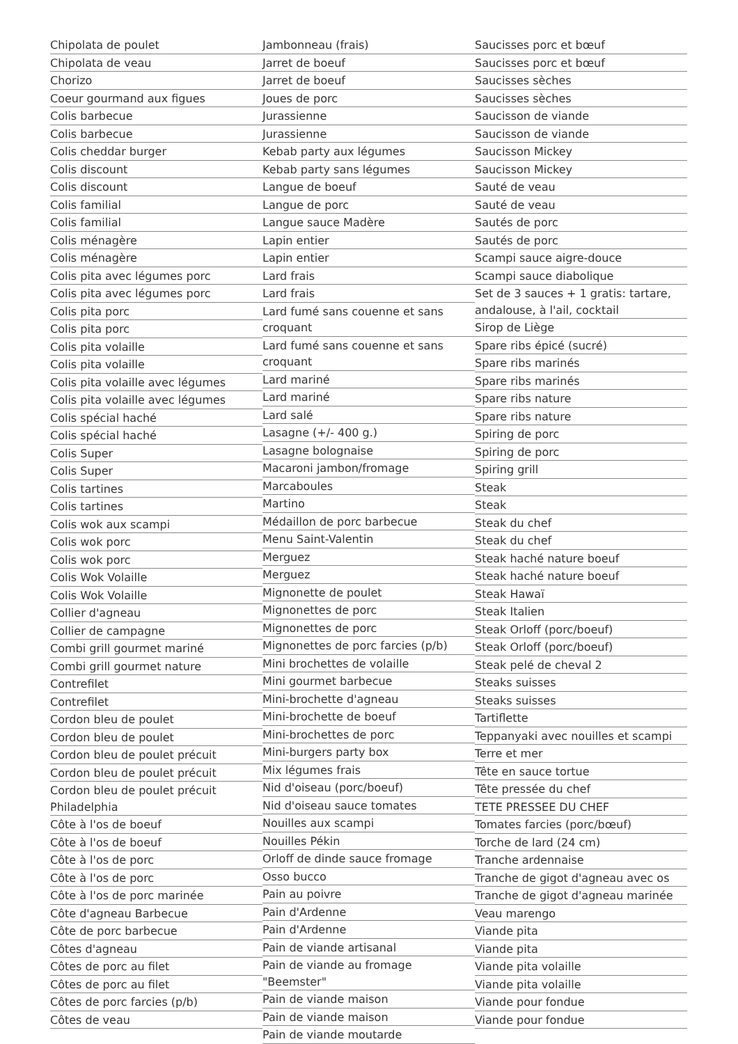Chipolata de poulet
Chipolata de veau
Chorizo
Coeur gourmand aux figues
Colis barbecue
Colis barbecue
Colis cheddar burger
Colis discount
Colis discount
Colis familial
Colis familial
Colis ménagère
Colis ménagère
Colis pita avec légumes porc
Colis pita avec légumes porc
Colis pita porc
Colis pita porc
Colis pita volaille
Colis pita volaille
Colis pita volaille avec légumes
Colis pita volaille avec légumes
Colis spécial haché
Colis spécial haché
Colis Super
Colis Super
Colis tartines
Colis tartines
Colis wok aux scampi
Colis wok porc
Colis wok porc
Colis Wok Volaille
Colis Wok Volaille
Collier d'agneau
Collier de campagne
Combi grill gourmet mariné
Combi grill gourmet nature
Contrefilet
Contrefilet
Cordon bleu de poulet
Cordon bleu de poulet
Cordon bleu de poulet précuit
Cordon bleu de poulet précuit
Cordon bleu de poulet précuit Philadelphia
Côte à l'os de boeuf
Côte à l'os de boeuf
Côte à l'os de porc
Côte à l'os de porc
Côte à l'os de porc marinée
Côte d'agneau Barbecue
Côte de porc barbecue
Côtes d'agneau
Côtes de porc au filet
Côtes de porc au filet
Côtes de porc farcies (p/b)
Côtes de veau
Jambonneau (frais)
Jarret de boeuf
Jarret de boeuf
Joues de porc
Jurassienne
Jurassienne
Kebab party aux légumes
Kebab party sans légumes
Langue de boeuf
Langue de porc
Langue sauce Madère
Lapin entier
Lapin entier
Lard frais
Lard frais
Lard fumé sans couenne et sans croquant
Lard fumé sans couenne et sans croquant
Lard mariné
Lard mariné
Lard salé
Lasagne (+/- 400 g.)
Lasagne bolognaise
Macaroni jambon/fromage
Marcaboules
Martino
Médaillon de porc barbecue
Menu Saint-Valentin
Merguez
Merguez
Mignonette de poulet
Mignonettes de porc
Mignonettes de porc
Mignonettes de porc farcies (p/b)
Mini brochettes de volaille
Mini gourmet barbecue
Mini-brochette d'agneau
Mini-brochette de boeuf
Mini-brochettes de porc
Mini-burgers party box
Mix légumes frais
Nid d'oiseau (porc/boeuf)
Nid d'oiseau sauce tomates
Nouilles aux scampi
Nouilles Pékin
Orloff de dinde sauce fromage
Osso bucco
Pain au poivre
Pain d'Ardenne
Pain d'Ardenne
Pain de viande artisanal
Pain de viande au fromage "Beemster"
Pain de viande maison
Pain de viande maison
Pain de viande moutarde
Saucisses porc et bœuf
Saucisses porc et bœuf
Saucisses sèches
Saucisses sèches
Saucisson de viande
Saucisson de viande
Saucisson Mickey
Saucisson Mickey
Sauté de veau
Sauté de veau
Sautés de porc
Sautés de porc
Scampi sauce aigre-douce
Scampi sauce diabolique
Set de 3 sauces + 1 gratis: tartare, andalouse, à l'ail, cocktail
Sirop de Liège
Spare ribs épicé (sucré)
Spare ribs marinés
Spare ribs marinés
Spare ribs nature
Spare ribs nature
Spiring de porc
Spiring de porc
Spiring grill
Steak
Steak
Steak du chef
Steak du chef
Steak haché nature boeuf
Steak haché nature boeuf
Steak Hawaï
Steak Italien
Steak Orloff (porc/boeuf)
Steak Orloff (porc/boeuf)
Steak pelé de cheval 2
Steaks suisses
Steaks suisses
Tartiflette
Teppanyaki avec nouilles et scampi
Terre et mer
Tête en sauce tortue
Tête pressée du chef
TETE PRESSEE DU CHEF
Tomates farcies (porc/bœuf)
Torche de lard (24 cm)
Tranche ardennaise
Tranche de gigot d'agneau avec os
Tranche de gigot d'agneau marinée
Veau marengo
Viande pita
Viande pita
Viande pita volaille
Viande pita volaille
Viande pour fondue
Viande pour fondue